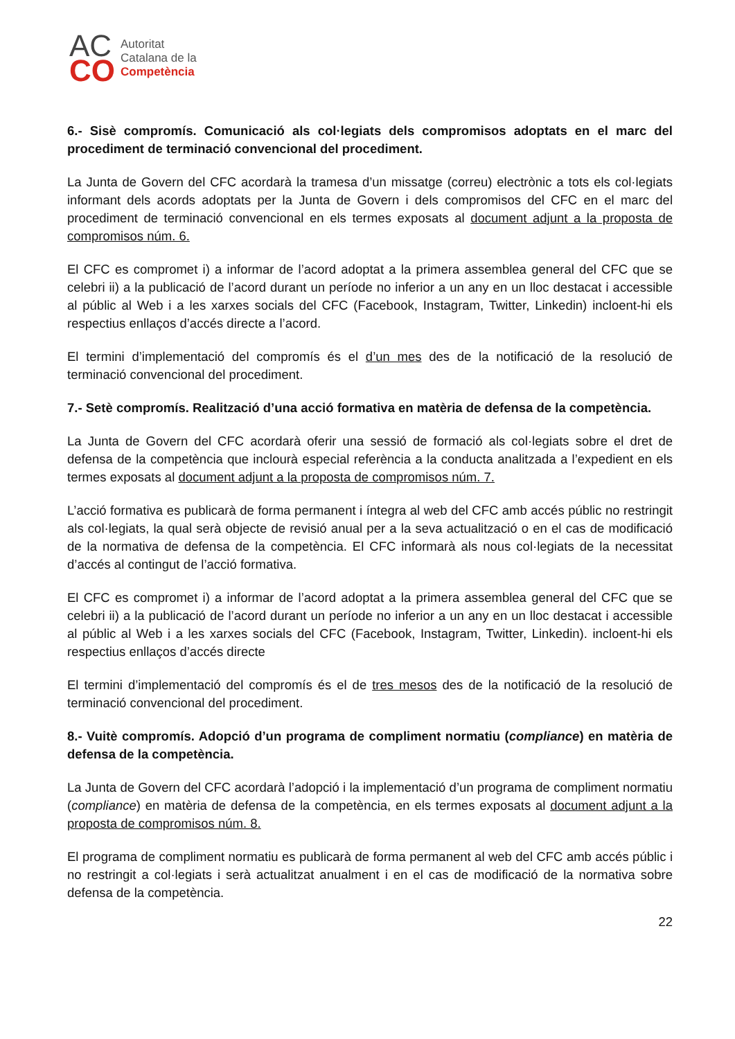AC
CO
Autoritat
Catalana de la
Competència
6.- Sisè compromís. Comunicació als col·legiats dels compromisos adoptats en el marc del procediment de terminació convencional del procediment.
La Junta de Govern del CFC acordarà la tramesa d’un missatge (correu) electrònic a tots els col·legiats informant dels acords adoptats per la Junta de Govern i dels compromisos del CFC en el marc del procediment de terminació convencional en els termes exposats al document adjunt a la proposta de compromisos núm. 6.
El CFC es compromet i) a informar de l’acord adoptat a la primera assemblea general del CFC que se celebri ii) a la publicació de l’acord durant un període no inferior a un any en un lloc destacat i accessible al públic al Web i a les xarxes socials del CFC (Facebook, Instagram, Twitter, Linkedin) incloent-hi els respectius enllaços d’accés directe a l’acord.
El termini d’implementació del compromís és el d’un mes des de la notificació de la resolució de terminació convencional del procediment.
7.- Setè compromís. Realització d’una acció formativa en matèria de defensa de la competència.
La Junta de Govern del CFC acordarà oferir una sessió de formació als col·legiats sobre el dret de defensa de la competència que inclourà especial referència a la conducta analitzada a l’expedient en els termes exposats al document adjunt a la proposta de compromisos núm. 7.
L’acció formativa es publicarà de forma permanent i íntegra al web del CFC amb accés públic no restringit als col·legiats, la qual serà objecte de revisió anual per a la seva actualització o en el cas de modificació de la normativa de defensa de la competència. El CFC informarà als nous col·legiats de la necessitat d’accés al contingut de l’acció formativa.
El CFC es compromet i) a informar de l’acord adoptat a la primera assemblea general del CFC que se celebri ii) a la publicació de l’acord durant un període no inferior a un any en un lloc destacat i accessible al públic al Web i a les xarxes socials del CFC (Facebook, Instagram, Twitter, Linkedin). incloent-hi els respectius enllaços d’accés directe
El termini d’implementació del compromís és el de tres mesos des de la notificació de la resolució de terminació convencional del procediment.
8.- Vuitè compromís. Adopció d’un programa de compliment normatiu (compliance) en matèria de defensa de la competència.
La Junta de Govern del CFC acordarà l’adopció i la implementació d’un programa de compliment normatiu (compliance) en matèria de defensa de la competència, en els termes exposats al document adjunt a la proposta de compromisos núm. 8.
El programa de compliment normatiu es publicarà de forma permanent al web del CFC amb accés públic i no restringit a col·legiats i serà actualitzat anualment i en el cas de modificació de la normativa sobre defensa de la competència.
22